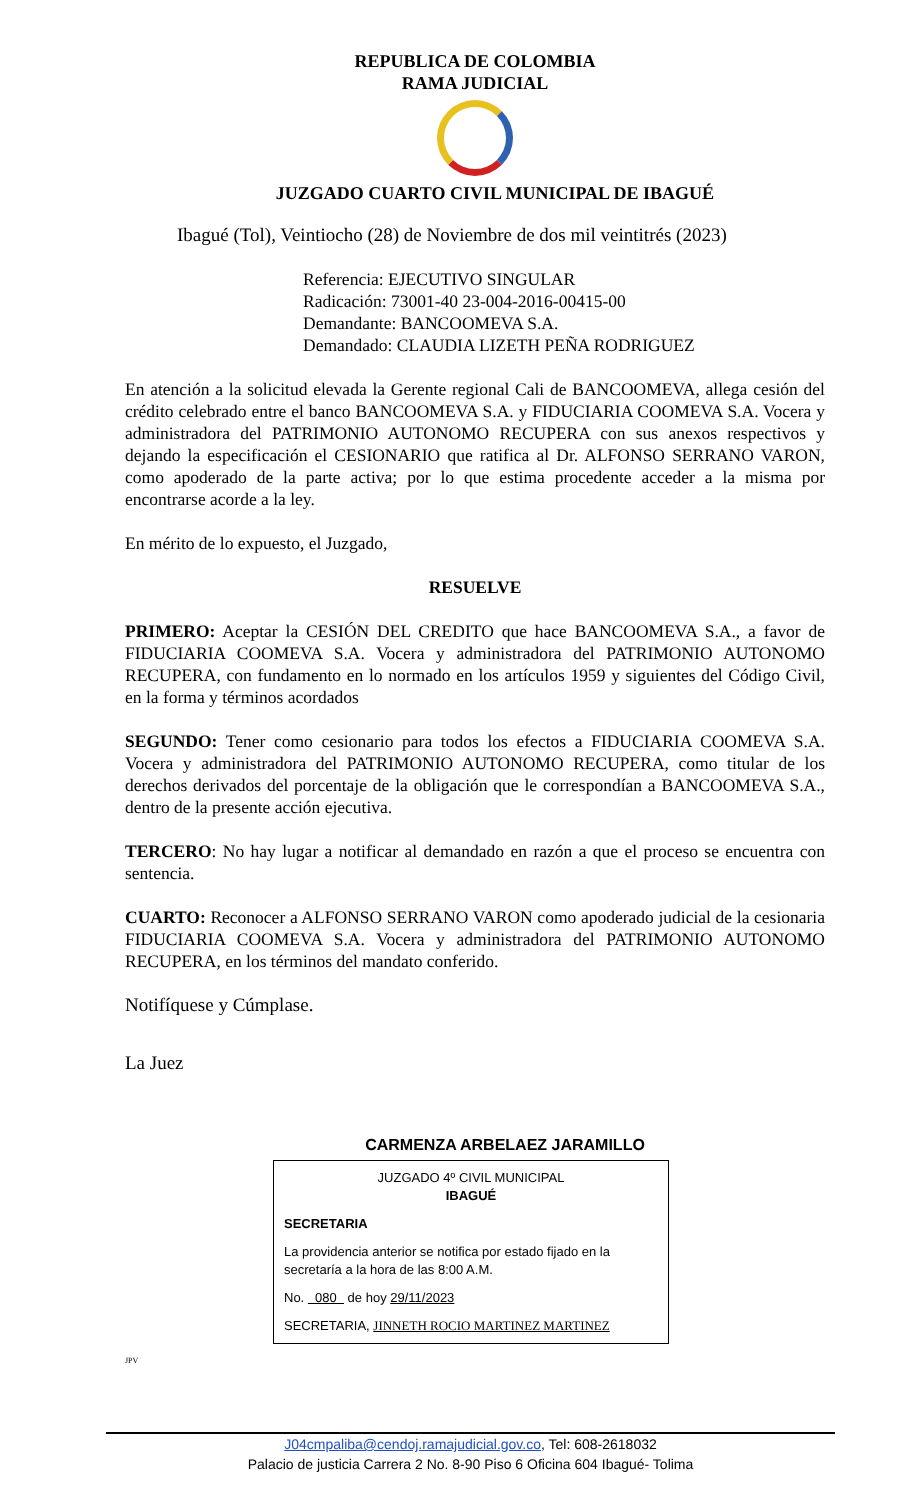REPUBLICA DE COLOMBIA
RAMA JUDICIAL
JUZGADO CUARTO CIVIL MUNICIPAL DE IBAGUÉ
Ibagué (Tol), Veintiocho (28) de Noviembre de dos mil veintitrés (2023)
Referencia: EJECUTIVO SINGULAR
Radicación: 73001-40 23-004-2016-00415-00
Demandante: BANCOOMEVA S.A.
Demandado: CLAUDIA LIZETH PEÑA RODRIGUEZ
En atención a la solicitud elevada la Gerente regional Cali de BANCOOMEVA, allega cesión del crédito celebrado entre el banco BANCOOMEVA S.A. y FIDUCIARIA COOMEVA S.A. Vocera y administradora del PATRIMONIO AUTONOMO RECUPERA con sus anexos respectivos y dejando la especificación el CESIONARIO que ratifica al Dr. ALFONSO SERRANO VARON, como apoderado de la parte activa; por lo que estima procedente acceder a la misma por encontrarse acorde a la ley.
En mérito de lo expuesto, el Juzgado,
RESUELVE
PRIMERO: Aceptar la CESIÓN DEL CREDITO que hace BANCOOMEVA S.A., a favor de FIDUCIARIA COOMEVA S.A. Vocera y administradora del PATRIMONIO AUTONOMO RECUPERA, con fundamento en lo normado en los artículos 1959 y siguientes del Código Civil, en la forma y términos acordados
SEGUNDO: Tener como cesionario para todos los efectos a FIDUCIARIA COOMEVA S.A. Vocera y administradora del PATRIMONIO AUTONOMO RECUPERA, como titular de los derechos derivados del porcentaje de la obligación que le correspondían a BANCOOMEVA S.A., dentro de la presente acción ejecutiva.
TERCERO: No hay lugar a notificar al demandado en razón a que el proceso se encuentra con sentencia.
CUARTO: Reconocer a ALFONSO SERRANO VARON como apoderado judicial de la cesionaria FIDUCIARIA COOMEVA S.A. Vocera y administradora del PATRIMONIO AUTONOMO RECUPERA, en los términos del mandato conferido.
Notifíquese y Cúmplase.
La Juez
CARMENZA ARBELAEZ JARAMILLO
JUZGADO 4º CIVIL MUNICIPAL
IBAGUÉ
SECRETARIA
La providencia anterior se notifica por estado fijado en la secretaría a la hora de las 8:00 A.M.
No. 080 de hoy 29/11/2023
SECRETARIA, JINNETH ROCIO MARTINEZ MARTINEZ
JPV
J04cmpaliba@cendoj.ramajudicial.gov.co, Tel: 608-2618032
Palacio de justicia Carrera 2 No. 8-90 Piso 6 Oficina 604 Ibagué- Tolima